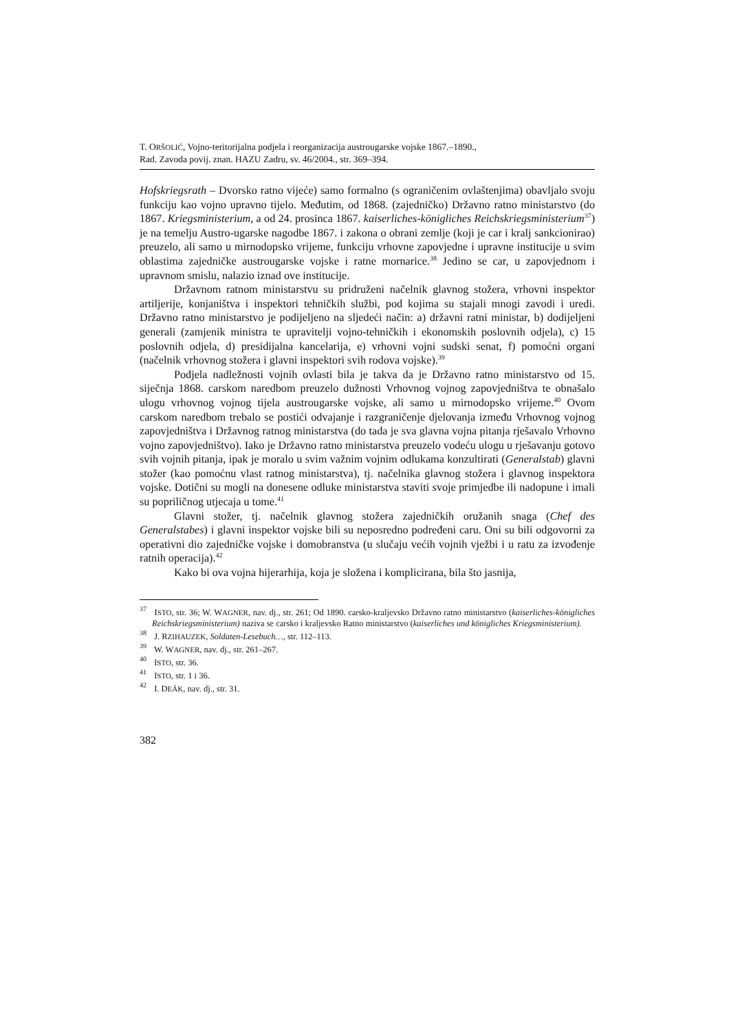T. ORŠOLIĆ, Vojno-teritorijalna podjela i reorganizacija austrougarske vojske 1867.–1890.,
Rad. Zavoda povij. znan. HAZU Zadru, sv. 46/2004., str. 369–394.
Hofskriegsrath – Dvorsko ratno vijeće) samo formalno (s ograničenim ovlaštenjima) obavljalo svoju funkciju kao vojno upravno tijelo. Međutim, od 1868. (zajedničko) Državno ratno ministarstvo (do 1867. Kriegsministerium, a od 24. prosinca 1867. kaiserliches-königliches Reichskriegsministerium<sup>37</sup>) je na temelju Austro-ugarske nagodbe 1867. i zakona o obrani zemlje (koji je car i kralj sankcionirao) preuzelo, ali samo u mirnodopsko vrijeme, funkciju vrhovne zapovjedne i upravne institucije u svim oblastima zajedničke austrougarske vojske i ratne mornarice.<sup>38</sup> Jedino se car, u zapovjednom i upravnom smislu, nalazio iznad ove institucije.
Državnom ratnom ministarstvu su pridruženi načelnik glavnog stožera, vrhovni inspektor artiljerije, konjaništva i inspektori tehničkih službi, pod kojima su stajali mnogi zavodi i uredi. Državno ratno ministarstvo je podijeljeno na sljedeći način: a) državni ratni ministar, b) dodijeljeni generali (zamjenik ministra te upravitelji vojno-tehničkih i ekonomskih poslovnih odjela), c) 15 poslovnih odjela, d) presidijalna kancelarija, e) vrhovni vojni sudski senat, f) pomoćni organi (načelnik vrhovnog stožera i glavni inspektori svih rodova vojske).<sup>39</sup>
Podjela nadležnosti vojnih ovlasti bila je takva da je Državno ratno ministarstvo od 15. siječnja 1868. carskom naredbom preuzelo dužnosti Vrhovnog vojnog zapovjedništva te obnašalo ulogu vrhovnog vojnog tijela austrougarske vojske, ali samo u mirnodopsko vrijeme.<sup>40</sup> Ovom carskom naredbom trebalo se postići odvajanje i razgraničenje djelovanja između Vrhovnog vojnog zapovjedništva i Državnog ratnog ministarstva (do tada je sva glavna vojna pitanja rješavalo Vrhovno vojno zapovjedništvo). Iako je Državno ratno ministarstva preuzelo vodeću ulogu u rješavanju gotovo svih vojnih pitanja, ipak je moralo u svim važnim vojnim odlukama konzultirati (Generalstab) glavni stožer (kao pomoćnu vlast ratnog ministarstva), tj. načelnika glavnog stožera i glavnog inspektora vojske. Dotični su mogli na donesene odluke ministarstva staviti svoje primjedbe ili nadopune i imali su popriličnog utjecaja u tome.<sup>41</sup>
Glavni stožer, tj. načelnik glavnog stožera zajedničkih oružanih snaga (Chef des Generalstabes) i glavni inspektor vojske bili su neposredno podređeni caru. Oni su bili odgovorni za operativni dio zajedničke vojske i domobranstva (u slučaju većih vojnih vježbi i u ratu za izvođenje ratnih operacija).<sup>42</sup>
Kako bi ova vojna hijerarhija, koja je složena i komplicirana, bila što jasnija,
<sup>37</sup> ISTO, str. 36; W. WAGNER, nav. dj., str. 261; Od 1890. carsko-kraljevsko Državno ratno ministarstvo (kaiserliches-königliches Reichskriegsministerium) naziva se carsko i kraljevsko Ratno ministarstvo (kaiserliches und königliches Kriegsministerium).
<sup>38</sup> J. RZIHAUZEK, Soldaten-Lesebuch…, str. 112–113.
<sup>39</sup> W. WAGNER, nav. dj., str. 261–267.
<sup>40</sup> ISTO, str. 36.
<sup>41</sup> ISTO, str. 1 i 36.
<sup>42</sup> I. DEÁK, nav. dj., str. 31.
382